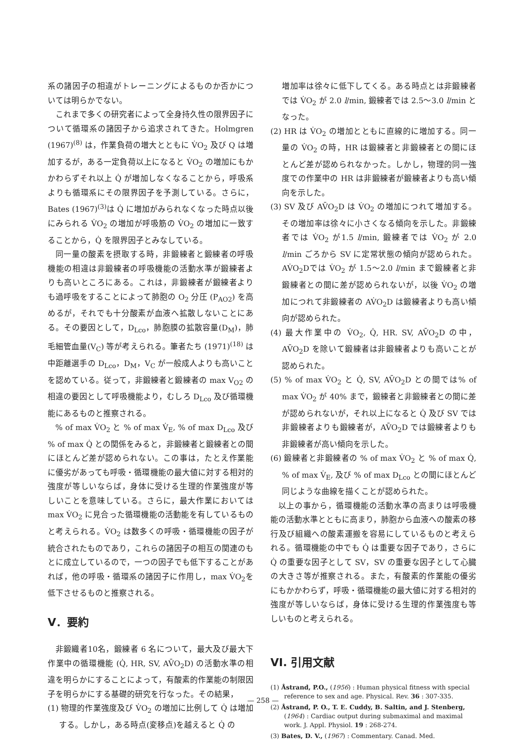系の諸因子の相違がトレーニングによるものか否かについては明らかでない。
これまで多くの研究者によって全身持久性の限界因子について循環系の諸因子から追求されてきた。Holmgren (1967)<sup>(8)</sup> は，作業負荷の増大とともに V̇O<sub>2</sub> 及び Q は増加するが，ある一定負荷以上になると V̇O<sub>2</sub> の増加にもかかわらずそれ以上 Q̇ が増加しなくなることから，呼吸系よりも循環系にその限界因子を予測している。さらに，Bates (1967)<sup>(3)</sup>は Q̇ に増加がみられなくなった時点以後にみられる V̇O<sub>2</sub> の増加が呼吸筋の V̇O<sub>2</sub> の増加に一致することから，Q̇ を限界因子とみなしている。
同一量の酸素を摂取する時，非鍛練者と鍛練者の呼吸機能の相違は非鍛練者の呼吸機能の活動水準が鍛練者よりも高いところにある。これは，非鍛練者が鍛練者よりも過呼吸をすることによって肺胞の O<sub>2</sub> 分圧 (P<sub>AO2</sub>) を高めるが，それでも十分酸素が血液へ拡散しないことにある。その要因として，D<sub>Lco</sub>，肺胞膜の拡散容量(D<sub>M</sub>)，肺毛細管血量(V<sub>C</sub>) 等が考えられる。筆者たち (1971)<sup>(18)</sup> は中距離選手の D<sub>Lco</sub>，D<sub>M</sub>，V<sub>C</sub> が一般成人よりも高いことを認めている。従って，非鍛練者と鍛練者の max V<sub>O2</sub> の相違の要因として呼吸機能より，むしろ D<sub>Lco</sub> 及び循環機能にあるものと推察される。
% of max V̇O<sub>2</sub> と % of max V̇<sub>E</sub>, % of max D<sub>Lco</sub> 及び % of max Q̇ との関係をみると，非鍛練者と鍛練者との間にほとんど差が認められない。この事は，たとえ作業能に優劣があっても呼吸・循環機能の最大値に対する相対的強度が等しいならば，身体に受ける生理的作業強度が等しいことを意味している。さらに，最大作業においては max V̇O<sub>2</sub> に見合った循環機能の活動能を有しているものと考えられる。V̇O<sub>2</sub> は数多くの呼吸・循環機能の因子が統合されたものであり，これらの諸因子の相互の関連のもとに成立しているので，一つの因子でも低下することがあれば，他の呼吸・循環系の諸因子に作用し，max V̇O<sub>2</sub>を低下させるものと推察される。
V．要約
非鍛織者10名，鍛練者 6 名について，最大及び最大下作業中の循環機能 (Q̇, HR, SV, AV̄O<sub>2</sub>D) の活動水準の相違を明らかにすることによって，有酸素的作業能の制限因子を明らかにする基礎的研究を行なった。その結果，
(1) 物理的作業強度及び V̇O<sub>2</sub> の増加に比例して Q̇ は増加する。しかし，ある時点(変移点)を越えると Q̇ の
増加率は徐々に低下してくる。ある時点とは非鍛練者では V̇O<sub>2</sub> が 2.0 l/min, 鍛練者では 2.5〜3.0 l/min となった。
(2) HR は V̇O<sub>2</sub> の増加とともに直線的に増加する。同一量の V̇O<sub>2</sub> の時，HR は鍛練者と非鍛練者との間にほとんど差が認められなかった。しかし，物理的同一強度での作業中の HR は非鍛練者が鍛練者よりも高い傾向を示した。
(3) SV 及び AV̄O<sub>2</sub>D は V̇O<sub>2</sub> の増加につれて増加する。その増加率は徐々に小さくなる傾向を示した。非鍛練者では V̇O<sub>2</sub> が1.5 l/min, 鍛練者では V̇O<sub>2</sub> が 2.0 l/min ごろから SV に定常状態の傾向が認められた。AV̇O<sub>2</sub>Dでは V̇O<sub>2</sub> が 1.5〜2.0 l/min まで鍛練者と非鍛練者との間に差が認められないが，以後 V̇O<sub>2</sub> の増加につれて非鍛練者の AV̇O<sub>2</sub>D は鍛練者よりも高い傾向が認められた。
(4) 最大作業中の V̇O<sub>2</sub>, Q̇, HR. SV, AV̄O<sub>2</sub>D の中，AV̄O<sub>2</sub>D を除いて鍛練者は非鍛練者よりも高いことが認められた。
(5) % of max V̇O<sub>2</sub> と Q̇, SV, AV̄O<sub>2</sub>D との間では% of max V̇O<sub>2</sub> が 40% まで，鍛練者と非鍛練者との間に差が認められないが，それ以上になると Q̇ 及び SV では非鍛練者よりも鍛練者が，AV̄O<sub>2</sub>D では鍛練者よりも非鍛練者が高い傾向を示した。
(6) 鍛練者と非鍛練者の % of max V̇O<sub>2</sub> と % of max Q̇, % of max V̇<sub>E</sub>, 及び % of max D<sub>Lco</sub> との間にほとんど同じような曲線を描くことが認められた。
以上の事から，循環機能の活動水準の高まりは呼吸機能の活動水準とともに高まり，肺胞から血液への酸素の移行及び組織への酸素運搬を容易にしているものと考えられる。循環機能の中でも Q̇ は重要な因子であり，さらに Q̇ の重要な因子として SV，SV の重要な因子として心臓の大きさ等が推察される。また，有酸素的作業能の優劣にもかかわらず，呼吸・循環機能の最大値に対する相対的強度が等しいならば，身体に受ける生理的作業強度も等しいものと考えられる。
VI. 引用文献
(1) Åstrand, P.O., (1956) : Human physical fitness with special reference to sex and age. Physical. Rev. 36 : 307-335.
(2) Åstrand, P. O., T. E. Cuddy, B. Saltin, and J. Stenberg, (1964) : Cardiac output during submaximal and maximal work. J. Appl. Physiol. 19 : 268-274.
(3) Bates, D. V., (1967) : Commentary. Canad. Med.
— 258 —